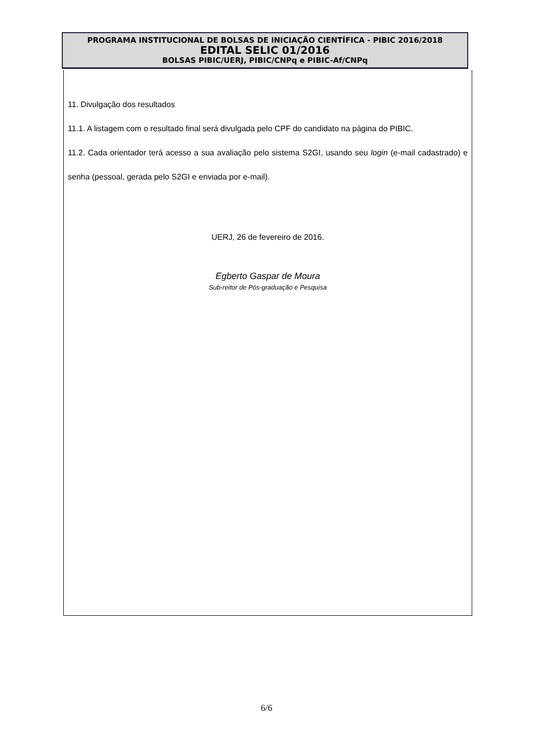PROGRAMA INSTITUCIONAL DE BOLSAS DE INICIAÇÃO CIENTÍFICA - PIBIC 2016/2018
EDITAL SELIC 01/2016
BOLSAS PIBIC/UERJ, PIBIC/CNPq e PIBIC-Af/CNPq
11. Divulgação dos resultados
11.1. A listagem com o resultado final será divulgada pelo CPF do candidato na página do PIBIC.
11.2. Cada orientador terá acesso a sua avaliação pelo sistema S2GI, usando seu login (e-mail cadastrado) e senha (pessoal, gerada pelo S2GI e enviada por e-mail).
UERJ, 26 de fevereiro de 2016.
Egberto Gaspar de Moura
Sub-reitor de Pós-graduação e Pesquisa
6/6